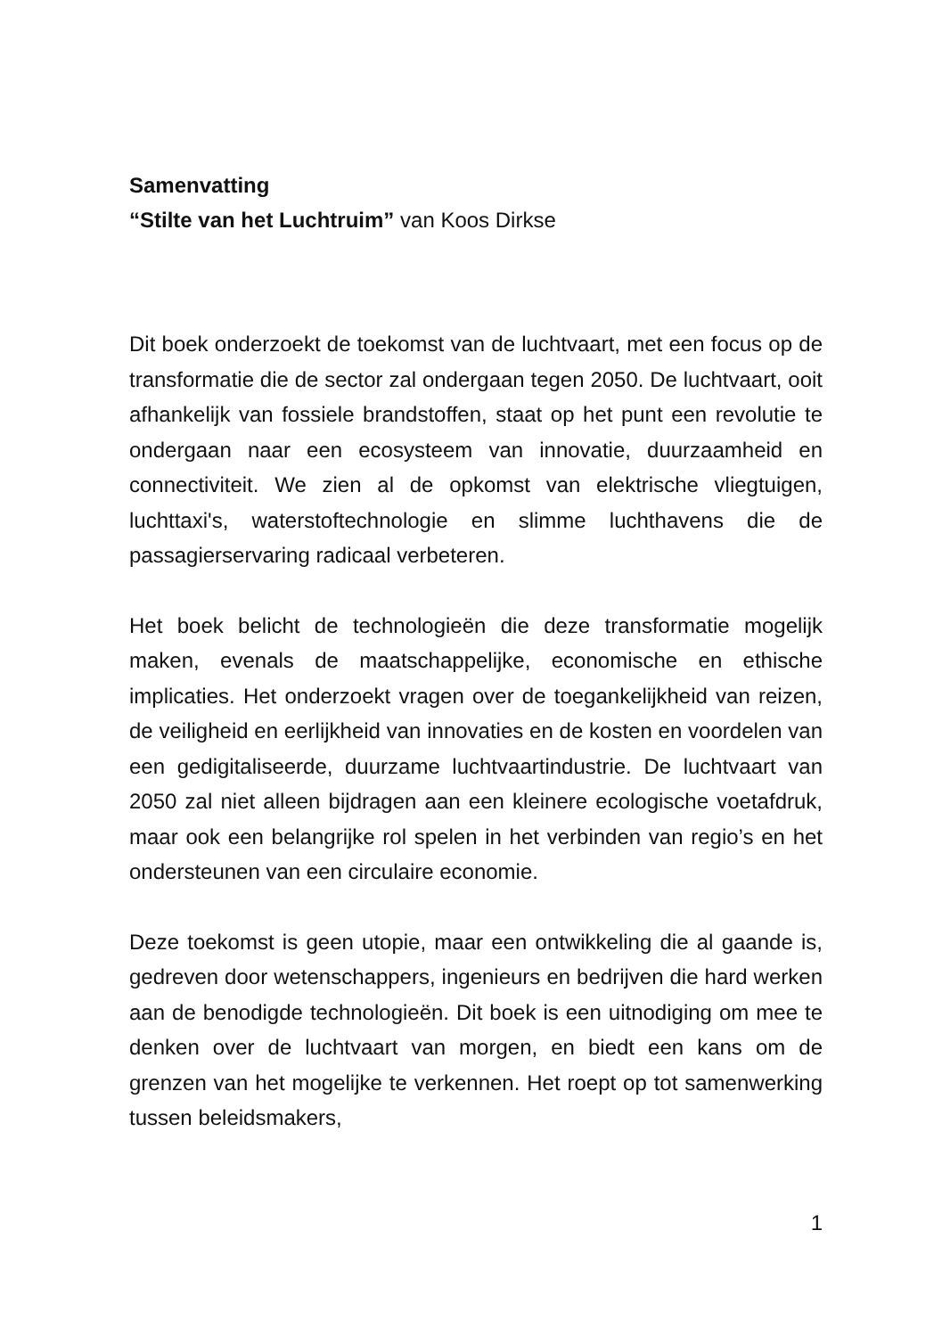Samenvatting
“Stilte van het Luchtruim” van Koos Dirkse
Dit boek onderzoekt de toekomst van de luchtvaart, met een focus op de transformatie die de sector zal ondergaan tegen 2050. De luchtvaart, ooit afhankelijk van fossiele brandstoffen, staat op het punt een revolutie te ondergaan naar een ecosysteem van innovatie, duurzaamheid en connectiviteit. We zien al de opkomst van elektrische vliegtuigen, luchttaxi's, waterstoftechnologie en slimme luchthavens die de passagierservaring radicaal verbeteren.
Het boek belicht de technologieën die deze transformatie mogelijk maken, evenals de maatschappelijke, economische en ethische implicaties. Het onderzoekt vragen over de toegankelijkheid van reizen, de veiligheid en eerlijkheid van innovaties en de kosten en voordelen van een gedigitaliseerde, duurzame luchtvaartindustrie. De luchtvaart van 2050 zal niet alleen bijdragen aan een kleinere ecologische voetafdruk, maar ook een belangrijke rol spelen in het verbinden van regio’s en het ondersteunen van een circulaire economie.
Deze toekomst is geen utopie, maar een ontwikkeling die al gaande is, gedreven door wetenschappers, ingenieurs en bedrijven die hard werken aan de benodigde technologieën. Dit boek is een uitnodiging om mee te denken over de luchtvaart van morgen, en biedt een kans om de grenzen van het mogelijke te verkennen. Het roept op tot samenwerking tussen beleidsmakers,
1